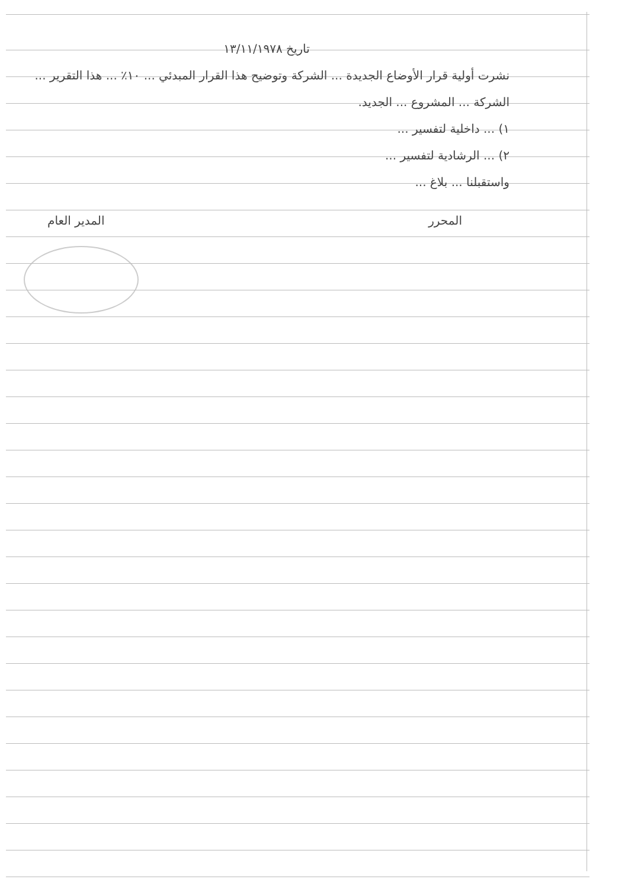تاريخ ١٣/١١/١٩٧٨
نشرت أولية قرار الأوضاع الجديدة ... الشركة وتوضيح هذا القرار المبدئي ... ١٠٪ ... هذا التقرير ... الشركة ... المشروع ... الجديد.
١) ... داخلية لتفسير ...
٢) ... الرشادية لتفسير ...
واستقبلنا ... بلاغ ...
المحرر المدير العام